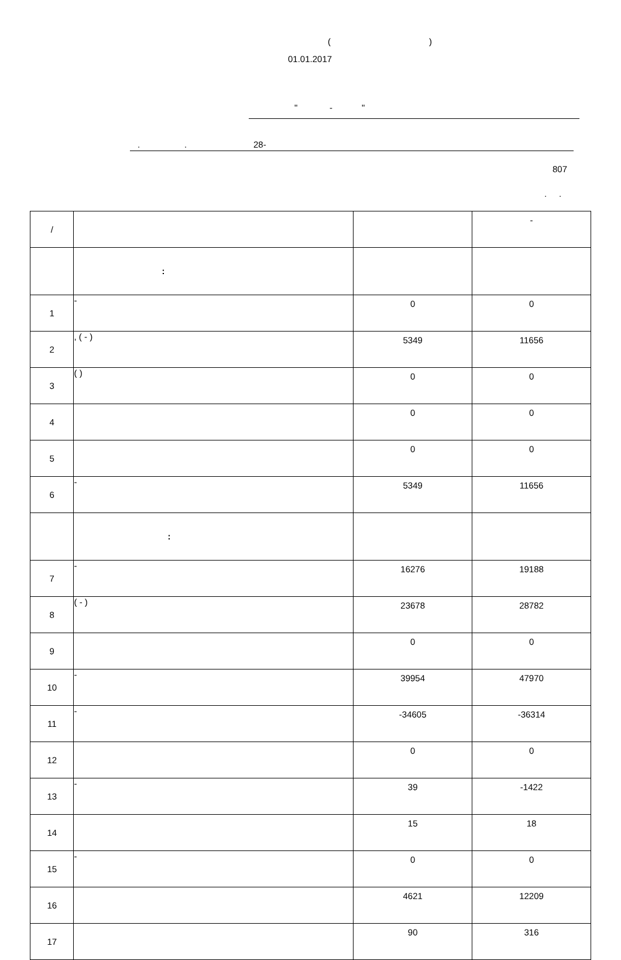( )
01.01.2017
" - "
. . 28-
807
. .
| / | | | - |
| | : | | |
| 1 | - | 0 | 0 |
| 2 | , ( - ) | 5349 | 11656 |
| 3 | ( ) | 0 | 0 |
| 4 | | 0 | 0 |
| 5 | | 0 | 0 |
| 6 | - | 5349 | 11656 |
| | : | | |
| 7 | - | 16276 | 19188 |
| 8 | ( - ) | 23678 | 28782 |
| 9 | | 0 | 0 |
| 10 | - | 39954 | 47970 |
| 11 | - | -34605 | -36314 |
| 12 | | 0 | 0 |
| 13 | - | 39 | -1422 |
| 14 | | 15 | 18 |
| 15 | - | 0 | 0 |
| 16 | | 4621 | 12209 |
| 17 | | 90 | 316 |